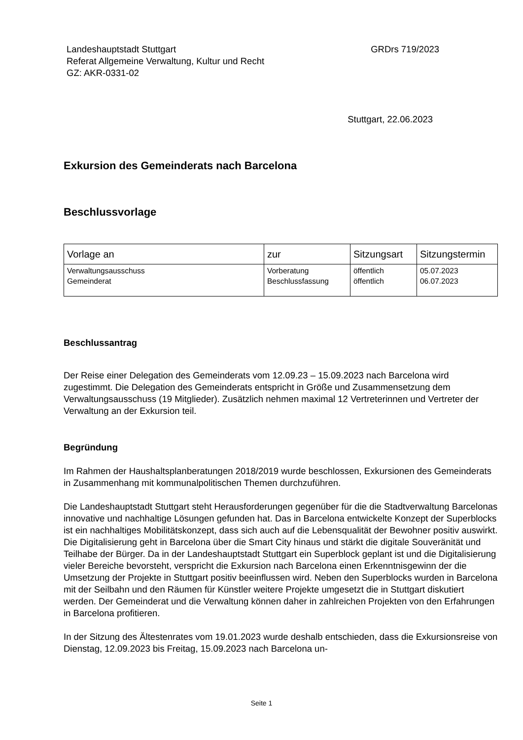Landeshauptstadt Stuttgart
Referat Allgemeine Verwaltung, Kultur und Recht
GZ: AKR-0331-02
GRDrs 719/2023
Stuttgart, 22.06.2023
Exkursion des Gemeinderats nach Barcelona
Beschlussvorlage
| Vorlage an | zur | Sitzungsart | Sitzungstermin |
| --- | --- | --- | --- |
| Verwaltungsausschuss Gemeinderat | Vorberatung Beschlussfassung | öffentlich öffentlich | 05.07.2023 06.07.2023 |
Beschlussantrag
Der Reise einer Delegation des Gemeinderats vom 12.09.23 – 15.09.2023 nach Barcelona wird zugestimmt. Die Delegation des Gemeinderats entspricht in Größe und Zusammensetzung dem Verwaltungsausschuss (19 Mitglieder). Zusätzlich nehmen maximal 12 Vertreterinnen und Vertreter der Verwaltung an der Exkursion teil.
Begründung
Im Rahmen der Haushaltsplanberatungen 2018/2019 wurde beschlossen, Exkursionen des Gemeinderats in Zusammenhang mit kommunalpolitischen Themen durchzuführen.
Die Landeshauptstadt Stuttgart steht Herausforderungen gegenüber für die die Stadtverwaltung Barcelonas innovative und nachhaltige Lösungen gefunden hat. Das in Barcelona entwickelte Konzept der Superblocks ist ein nachhaltiges Mobilitätskonzept, dass sich auch auf die Lebensqualität der Bewohner positiv auswirkt. Die Digitalisierung geht in Barcelona über die Smart City hinaus und stärkt die digitale Souveränität und Teilhabe der Bürger. Da in der Landeshauptstadt Stuttgart ein Superblock geplant ist und die Digitalisierung vieler Bereiche bevorsteht, verspricht die Exkursion nach Barcelona einen Erkenntnisgewinn der die Umsetzung der Projekte in Stuttgart positiv beeinflussen wird. Neben den Superblocks wurden in Barcelona mit der Seilbahn und den Räumen für Künstler weitere Projekte umgesetzt die in Stuttgart diskutiert werden. Der Gemeinderat und die Verwaltung können daher in zahlreichen Projekten von den Erfahrungen in Barcelona profitieren.
In der Sitzung des Ältestenrates vom 19.01.2023 wurde deshalb entschieden, dass die Exkursionsreise von Dienstag, 12.09.2023 bis Freitag, 15.09.2023 nach Barcelona un-
Seite 1